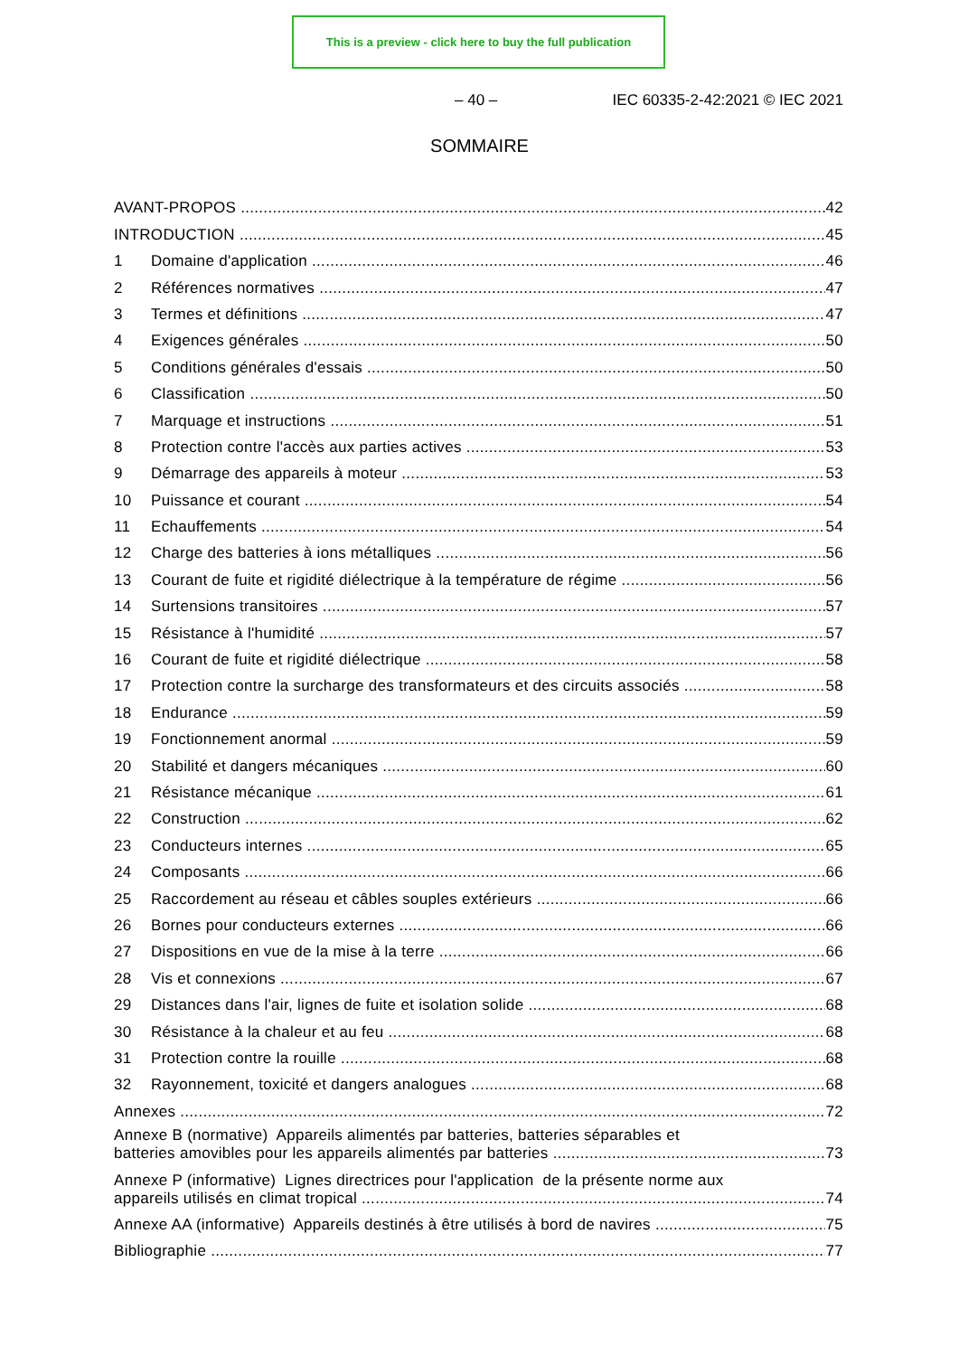This is a preview - click here to buy the full publication
– 40 – IEC 60335-2-42:2021 © IEC 2021
SOMMAIRE
AVANT-PROPOS 42
INTRODUCTION 45
1 Domaine d'application 46
2 Références normatives 47
3 Termes et définitions 47
4 Exigences générales 50
5 Conditions générales d'essais 50
6 Classification 50
7 Marquage et instructions 51
8 Protection contre l'accès aux parties actives 53
9 Démarrage des appareils à moteur 53
10 Puissance et courant 54
11 Echauffements 54
12 Charge des batteries à ions métalliques 56
13 Courant de fuite et rigidité diélectrique à la température de régime 56
14 Surtensions transitoires 57
15 Résistance à l'humidité 57
16 Courant de fuite et rigidité diélectrique 58
17 Protection contre la surcharge des transformateurs et des circuits associés 58
18 Endurance 59
19 Fonctionnement anormal 59
20 Stabilité et dangers mécaniques 60
21 Résistance mécanique 61
22 Construction 62
23 Conducteurs internes 65
24 Composants 66
25 Raccordement au réseau et câbles souples extérieurs 66
26 Bornes pour conducteurs externes 66
27 Dispositions en vue de la mise à la terre 66
28 Vis et connexions 67
29 Distances dans l'air, lignes de fuite et isolation solide 68
30 Résistance à la chaleur et au feu 68
31 Protection contre la rouille 68
32 Rayonnement, toxicité et dangers analogues 68
Annexes 72
Annexe B (normative) Appareils alimentés par batteries, batteries séparables et
batteries amovibles pour les appareils alimentés par batteries 73
Annexe P (informative) Lignes directrices pour l'application de la présente norme aux
appareils utilisés en climat tropical 74
Annexe AA (informative) Appareils destinés à être utilisés à bord de navires 75
Bibliographie 77